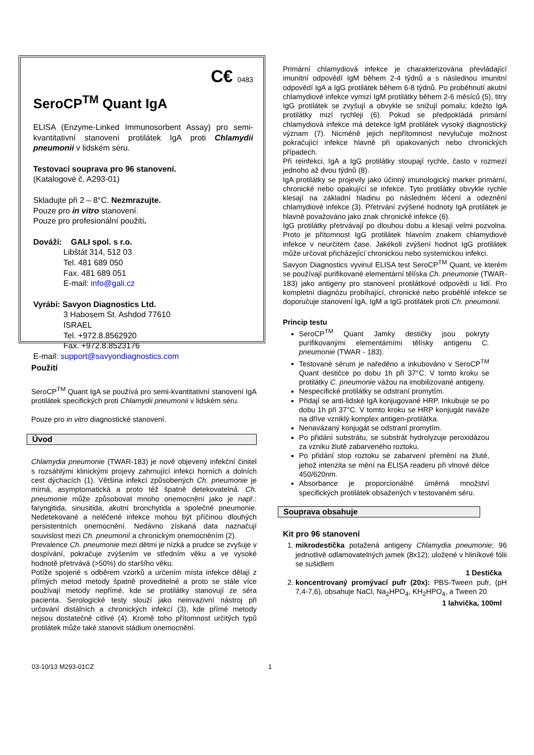C€ 0483
SeroCP<sup>TM</sup> Quant IgA
ELISA (Enzyme-Linked Immunosorbent Assay) pro semi-kvantitativní stanovení protilátek IgA proti Chlamydii pneumonii v lidském séru.
Testovací souprava pro 96 stanovení.
(Katalogové č. A293-01)
Skladujte při 2 – 8°C. Nezmrazujte.
Pouze pro in vitro stanovení.
Pouze pro profesionální použití.
Dováží: GALI spol. s r.o.
Libštát 314, 512 03
Tel. 481 689 050
Fax. 481 689 051
E-mail: info@gali.cz
Vyrábí: Savyon Diagnostics Ltd.
3 Habosem St. Ashdod 77610
ISRAEL
Tel. +972.8.8562920
Fax. +972.8.8523176
E-mail: support@savyondiagnostics.com
Použití
SeroCP<sup>TM</sup> Quant IgA se používá pro semi-kvantitativní stanovení IgA protilátek specifických proti Chlamydii pneumonii v lidském séru.
Pouze pro in vitro diagnostické stanovení.
Úvod
Chlamydia pneumonie (TWAR-183) je nově objevený infekční činitel s rozsáhlými klinickými projevy zahrnující infekci horních a dolních cest dýchacích (1). Většina infekcí způsobených Ch. pneumonie je mírná, asymptomatická a proto též špatně detekovatelná. Ch. pneumonie může způsobovat mnoho onemocnění jako je např.: faryngitida, sinusitida, akutní bronchytida a společné pneumonie. Nedetekované a neléčené infekce mohou být příčinou dlouhých persistentních onemocnění. Nedávno získaná data naznačují souvislost mezi Ch. pneumonií a chronickým onemocněním (2).
Prevalence Ch. pneumonie mezi dětmi je nízká a prudce se zvyšuje v dospívání, pokračuje zvýšením ve středním věku a ve vysoké hodnotě přetrvává (>50%) do staršího věku.
Potíže spojené s odběrem vzorků a určením místa infekce dělají z přímých metod metody špatně proveditelné a proto se stále více používají metody nepřímé, kde se protilátky stanovují ze séra pacienta. Serologické testy slouží jako neinvazivní nástroj při určování distálních a chronických infekcí (3), kde přímé metody nejsou dostatečně citlivé (4). Kromě toho přítomnost určitých typů protilátek může také stanovit stádium onemocnění.
Primární chlamydiová infekce je charakterizována převládající imunitní odpovědí IgM během 2-4 týdnů a s následnou imunitní odpovědí IgA a IgG protilátek během 6-8 týdnů. Po proběhnutí akutní chlamydiové infekce vymizí IgM protilátky během 2-6 měsíců (5), titry IgG protilátek se zvyšují a obvykle se snižují pomalu; kdežto IgA protilátky mizí rychleji (6). Pokud se předpokládá primární chlamydiová infekce má detekce IgM protilátek vysoký diagnostický význam (7). Nicméně jejich nepřítomnost nevylučuje možnost pokračující infekce hlavně při opakovaných nebo chronických případech.
Při reinfekci, IgA a IgG protilátky stoupají rychle, často v rozmezí jednoho až dvou týdnů (8).
IgA protilátky se projevily jako účinný imunologický marker primární, chronické nebo opakující se infekce. Tyto protilátky obvykle rychle klesají na základní hladinu po následném léčení a odeznění chlamydiové infekce (3). Přetrvání zvýšené hodnoty IgA protilátek je hlavně považováno jako znak chronické infekce (6).
IgG protilátky přetrvávají po dlouhou dobu a klesají velmi pozvolna. Proto je přítomnost IgG protilátek hlavním znakem chlamydiové infekce v neurčitém čase. Jakékoli zvýšení hodnot IgG protilátek může určovat přicházející chronickou nebo systemickou infekci.
Savyon Diagnostics vyvinul ELISA test SeroCP<sup>TM</sup> Quant, ve kterém se používají purifikované elementární tělíska Ch. pneumonie (TWAR-183) jako antigeny pro stanovení protilátkové odpovědi u lidí. Pro kompletní diagnózu probíhající, chronické nebo proběhlé infekce se doporučuje stanovení IgA, IgM a IgG protilátek proti Ch. pneumonii.
Princip testu
SeroCP<sup>TM</sup> Quant Jamky destičky jsou pokryty purifikovanými elementárními tělísky antigenu C. pneumonie (TWAR - 183).
Testované sérum je naředěno a inkubováno v SeroCP<sup>TM</sup> Quant destičce po dobu 1h při 37°C. V tomto kroku se protilátky C. pneumonie vážou na imobilizované antigeny.
Nespecifické protilátky se odstraní promytím.
Přidají se anti-lidské IgA konjugované HRP. Inkubuje se po dobu 1h při 37°C. V tomto kroku se HRP konjugát naváže na dříve vzniklý komplex antigen-protilátka.
Nenavázaný konjugát se odstraní promytím.
Po přidání substrátu, se substrát hydrolyzuje peroxidázou za vzniku žlutě zabarveného roztoku.
Po přidání stop roztoku se zabarvení přemění na žluté, jehož intenzita se mění na ELISA readeru při vlnové délce 450/620nm.
Absorbance je proporcionálně úměrná množství specifických protilátek obsažených v testovaném séru.
Souprava obsahuje
Kit pro 96 stanovení
1. mikrodestička potažená antigeny Chlamydia pneumonie; 96 jednotlivě odlamovatelných jamek (8x12); uložené v hliníkové fólii se sušidlem
1 Destička
2. koncentrovaný promývací pufr (20x): PBS-Tween pufr, (pH 7,4-7,6), obsahuje NaCl, Na<sub>2</sub>HPO<sub>4</sub>, KH<sub>2</sub>HPO<sub>4</sub>, a Tween 20
1 lahvička, 100ml
03-10/13 M293-01CZ 1